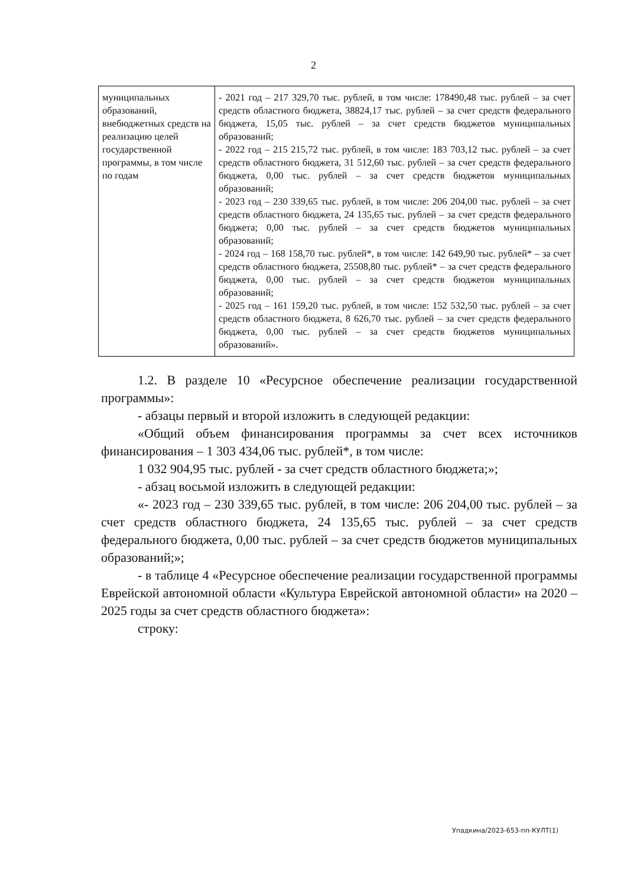2
| муниципальных образований, внебюджетных средств на реализацию целей государственной программы, в том числе по годам | - 2021 год – 217 329,70 тыс. рублей, в том числе: 178490,48 тыс. рублей – за счет средств областного бюджета, 38824,17 тыс. рублей – за счет средств федерального бюджета, 15,05 тыс. рублей – за счет средств бюджетов муниципальных образований; - 2022 год – 215 215,72 тыс. рублей, в том числе: 183 703,12 тыс. рублей – за счет средств областного бюджета, 31 512,60 тыс. рублей – за счет средств федерального бюджета, 0,00 тыс. рублей – за счет средств бюджетов муниципальных образований; - 2023 год – 230 339,65 тыс. рублей, в том числе: 206 204,00 тыс. рублей – за счет средств областного бюджета, 24 135,65 тыс. рублей – за счет средств федерального бюджета; 0,00 тыс. рублей – за счет средств бюджетов муниципальных образований; - 2024 год – 168 158,70 тыс. рублей*, в том числе: 142 649,90 тыс. рублей* – за счет средств областного бюджета, 25508,80 тыс. рублей* – за счет средств федерального бюджета, 0,00 тыс. рублей – за счет средств бюджетов муниципальных образований; - 2025 год – 161 159,20 тыс. рублей, в том числе: 152 532,50 тыс. рублей – за счет средств областного бюджета, 8 626,70 тыс. рублей – за счет средств федерального бюджета, 0,00 тыс. рублей – за счет средств бюджетов муниципальных образований». |
1.2. В разделе 10 «Ресурсное обеспечение реализации государственной программы»:
- абзацы первый и второй изложить в следующей редакции:
«Общий объем финансирования программы за счет всех источников финансирования – 1 303 434,06 тыс. рублей*, в том числе:
1 032 904,95 тыс. рублей - за счет средств областного бюджета;»;
- абзац восьмой изложить в следующей редакции:
«- 2023 год – 230 339,65 тыс. рублей, в том числе: 206 204,00 тыс. рублей – за счет средств областного бюджета, 24 135,65 тыс. рублей – за счет средств федерального бюджета, 0,00 тыс. рублей – за счет средств бюджетов муниципальных образований;»;
- в таблице 4 «Ресурсное обеспечение реализации государственной программы Еврейской автономной области «Культура Еврейской автономной области» на 2020 – 2025 годы за счет средств областного бюджета»:
строку:
Упадкина/2023-653-пп-КУЛТ(1)